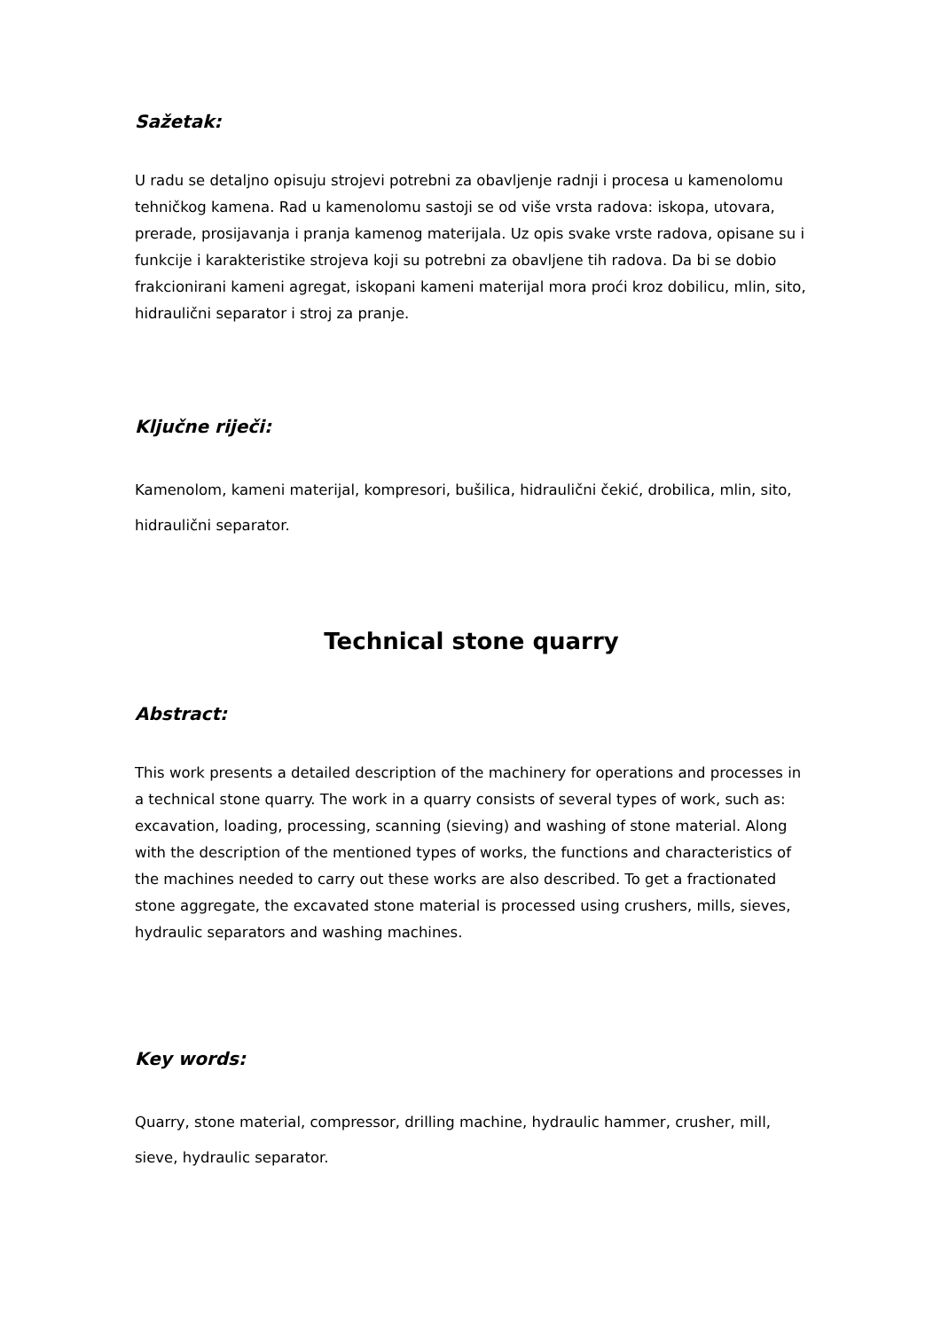Sažetak:
U radu se detaljno opisuju strojevi potrebni za obavljenje radnji i procesa u kamenolomu tehničkog kamena. Rad u kamenolomu sastoji se od više vrsta radova: iskopa, utovara, prerade, prosijavanja i pranja kamenog materijala. Uz opis svake vrste radova, opisane su i funkcije i karakteristike strojeva koji su potrebni za obavljene tih radova. Da bi se dobio frakcionirani kameni agregat, iskopani kameni materijal mora proći kroz dobilicu, mlin, sito, hidraulični separator i stroj za pranje.
Ključne riječi:
Kamenolom, kameni materijal, kompresori, bušilica, hidraulični čekić, drobilica, mlin, sito, hidraulični separator.
Technical stone quarry
Abstract:
This work presents a detailed description of the machinery for operations and processes in a technical stone quarry. The work in a quarry consists of several types of work, such as: excavation, loading, processing, scanning (sieving) and washing of stone material. Along with the description of the mentioned types of works, the functions and characteristics of the machines needed to carry out these works are also described. To get a fractionated stone aggregate, the excavated stone material is processed using crushers, mills, sieves, hydraulic separators and washing machines.
Key words:
Quarry, stone material, compressor, drilling machine, hydraulic hammer, crusher, mill, sieve, hydraulic separator.